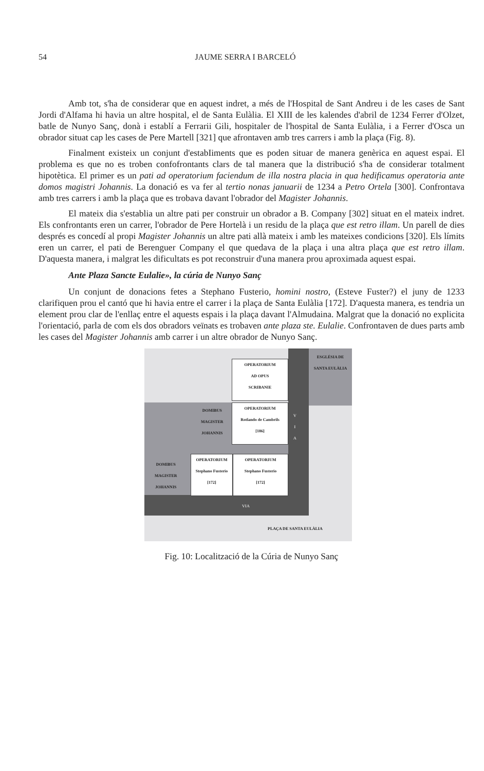54 JAUME SERRA I BARCELÓ
Amb tot, s'ha de considerar que en aquest indret, a més de l'Hospital de Sant Andreu i de les cases de Sant Jordi d'Alfama hi havia un altre hospital, el de Santa Eulàlia. El XIII de les kalendes d'abril de 1234 Ferrer d'Olzet, batle de Nunyo Sanç, donà i establí a Ferrarii Gili, hospitaler de l'hospital de Santa Eulàlia, i a Ferrer d'Osca un obrador situat cap les cases de Pere Martell [321] que afrontaven amb tres carrers i amb la plaça (Fig. 8).
Finalment existeix un conjunt d'estabIiments que es poden situar de manera genèrica en aquest espai. El problema es que no es troben confofrontants clars de tal manera que la distribució s'ha de considerar totalment hipotètica. El primer es un pati ad operatorium faciendum de illa nostra placia in qua hedificamus operatoria ante domos magistri Johannis. La donació es va fer al tertio nonas januarii de 1234 a Petro Ortela [300]. Confrontava amb tres carrers i amb la plaça que es trobava davant l'obrador del Magister Johannis.
El mateix dia s'establia un altre pati per construir un obrador a B. Company [302] situat en el mateix indret. Els confrontants eren un carrer, l'obrador de Pere Hortelà i un residu de la plaça que est retro illam. Un parell de dies després es concedí al propi Magister Johannis un altre pati allà mateix i amb les mateixes condicions [320]. Els límits eren un carrer, el pati de Berenguer Company el que quedava de la plaça i una altra plaça que est retro illam. D'aquesta manera, i malgrat les dificultats es pot reconstruir d'una manera prou aproximada aquest espai.
Ante Plaza Sancte Eulalie», la cúria de Nunyo Sanç
Un conjunt de donacions fetes a Stephano Fusterio, homini nostro, (Esteve Fuster?) el juny de 1233 clarifiquen prou el cantó que hi havia entre el carrer i la plaça de Santa Eulàlia [172]. D'aquesta manera, es tendria un element prou clar de l'enllaç entre el aquests espais i la plaça davant l'Almudaina. Malgrat que la donació no explicita l'orientació, parla de com els dos obradors veïnats es trobaven ante plaza ste. Eulalie. Confrontaven de dues parts amb les cases del Magister Johannis amb carrer i un altre obrador de Nunyo Sanç.
ESGLÉSIA DE
SANTA EULÀLIA
OPERATORIUM
AD OPUS
SCRIBANIE
OPERATORIUM
Rotlando de Cambrils
[186]
DOMIBUS
MAGISTER
JOHANNIS
OPERATORIUM
Stephano Fusterio
[172]
OPERATORIUM
Stephano Fusterio
[172]
DOMIBUS
MAGISTER
JOHANNIS
VIA
V
I
A
PLAÇA DE SANTA EULÀLIA
Fig. 10: Localització de la Cúria de Nunyo Sanç